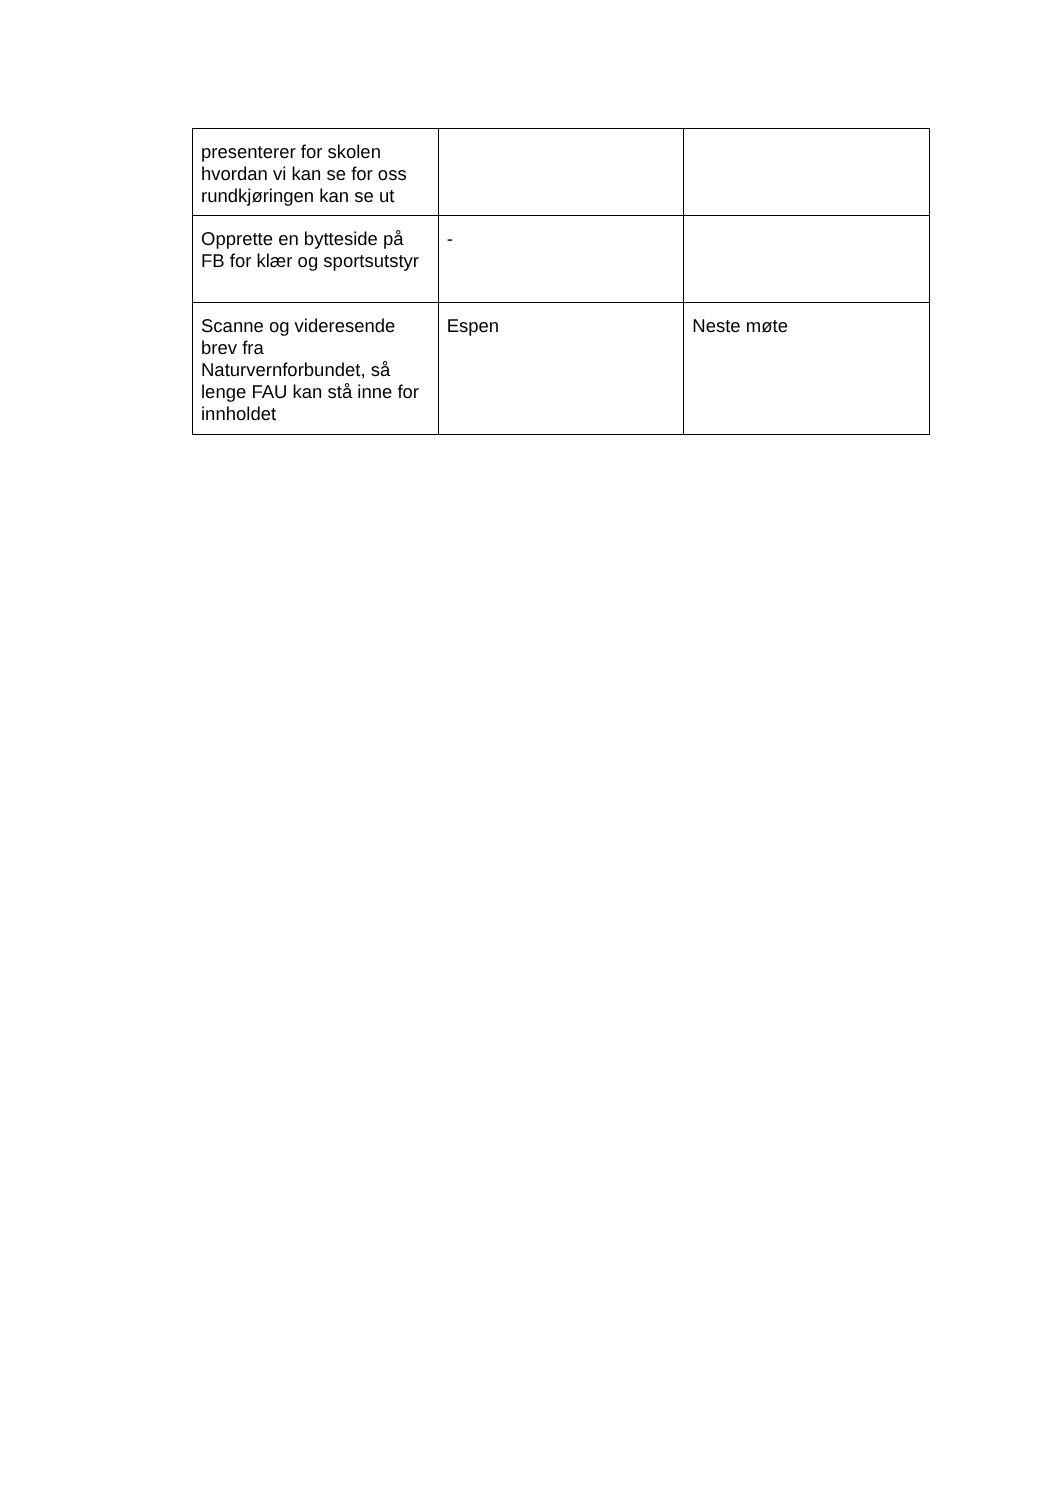| presenterer for skolen hvordan vi kan se for oss rundkjøringen kan se ut | | |
| Opprette en bytteside på FB for klær og sportsutstyr | - | |
| Scanne og videresende brev fra Naturvernforbundet, så lenge FAU kan stå inne for innholdet | Espen | Neste møte |